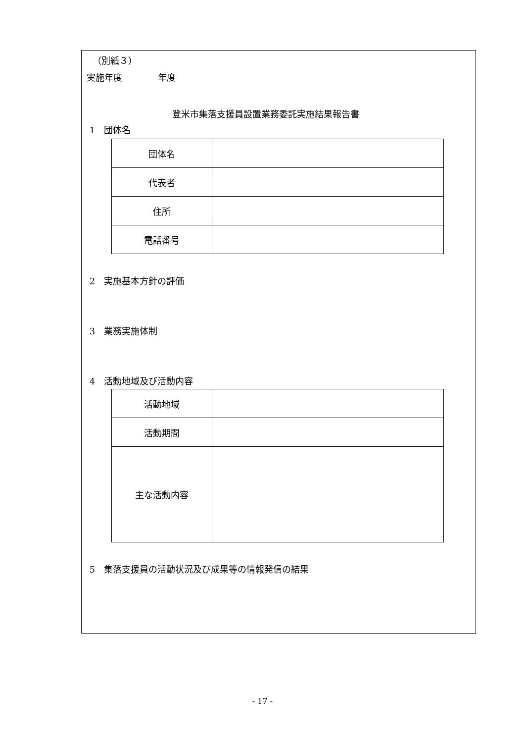（別紙３）
実施年度　　　　年度
登米市集落支援員設置業務委託実施結果報告書
1　団体名
| 団体名 | |
| 代表者 | |
| 住所 | |
| 電話番号 | |
2　実施基本方針の評価
3　業務実施体制
4　活動地域及び活動内容
| 活動地域 | |
| 活動期間 | |
| 主な活動内容 | |
5　集落支援員の活動状況及び成果等の情報発信の結果
- 17 -